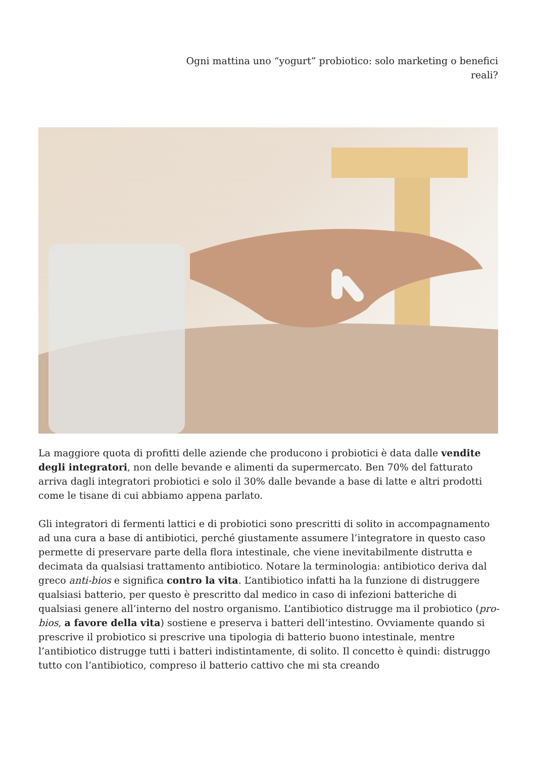Ogni mattina uno “yogurt” probiotico: solo marketing o benefici reali?
La maggiore quota di profitti delle aziende che producono i probiotici è data dalle vendite degli integratori, non delle bevande e alimenti da supermercato. Ben 70% del fatturato arriva dagli integratori probiotici e solo il 30% dalle bevande a base di latte e altri prodotti come le tisane di cui abbiamo appena parlato.
Gli integratori di fermenti lattici e di probiotici sono prescritti di solito in accompagnamento ad una cura a base di antibiotici, perché giustamente assumere l’integratore in questo caso permette di preservare parte della flora intestinale, che viene inevitabilmente distrutta e decimata da qualsiasi trattamento antibiotico. Notare la terminologia: antibiotico deriva dal greco anti-bios e significa contro la vita. L’antibiotico infatti ha la funzione di distruggere qualsiasi batterio, per questo è prescritto dal medico in caso di infezioni batteriche di qualsiasi genere all’interno del nostro organismo. L’antibiotico distrugge ma il probiotico (pro-bios, a favore della vita) sostiene e preserva i batteri dell’intestino. Ovviamente quando si prescrive il probiotico si prescrive una tipologia di batterio buono intestinale, mentre l’antibiotico distrugge tutti i batteri indistintamente, di solito. Il concetto è quindi: distruggo tutto con l’antibiotico, compreso il batterio cattivo che mi sta creando